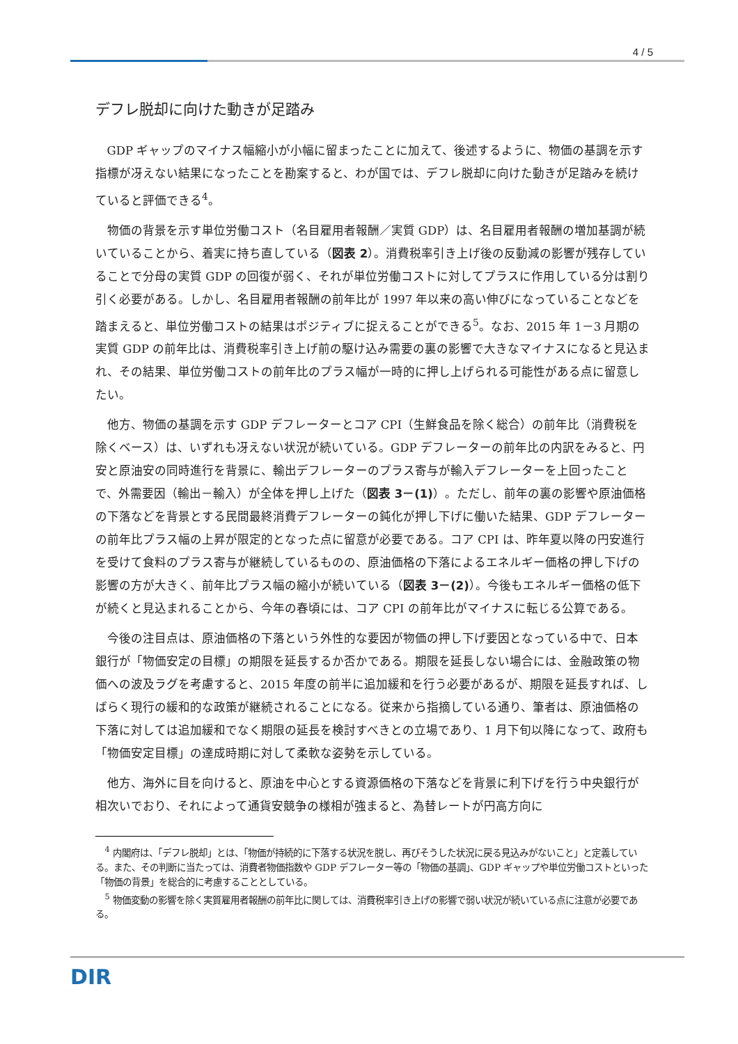4 / 5
デフレ脱却に向けた動きが足踏み
GDP ギャップのマイナス幅縮小が小幅に留まったことに加えて、後述するように、物価の基調を示す指標が冴えない結果になったことを勘案すると、わが国では、デフレ脱却に向けた動きが足踏みを続けていると評価できる<sup>4</sup>。
物価の背景を示す単位労働コスト（名目雇用者報酬／実質 GDP）は、名目雇用者報酬の増加基調が続いていることから、着実に持ち直している（図表 2）。消費税率引き上げ後の反動減の影響が残存していることで分母の実質 GDP の回復が弱く、それが単位労働コストに対してプラスに作用している分は割り引く必要がある。しかし、名目雇用者報酬の前年比が 1997 年以来の高い伸びになっていることなどを踏まえると、単位労働コストの結果はポジティブに捉えることができる<sup>5</sup>。なお、2015 年 1－3 月期の実質 GDP の前年比は、消費税率引き上げ前の駆け込み需要の裏の影響で大きなマイナスになると見込まれ、その結果、単位労働コストの前年比のプラス幅が一時的に押し上げられる可能性がある点に留意したい。
他方、物価の基調を示す GDP デフレーターとコア CPI（生鮮食品を除く総合）の前年比（消費税を除くベース）は、いずれも冴えない状況が続いている。GDP デフレーターの前年比の内訳をみると、円安と原油安の同時進行を背景に、輸出デフレーターのプラス寄与が輸入デフレーターを上回ったことで、外需要因（輸出－輸入）が全体を押し上げた（図表 3－(1)）。ただし、前年の裏の影響や原油価格の下落などを背景とする民間最終消費デフレーターの鈍化が押し下げに働いた結果、GDP デフレーターの前年比プラス幅の上昇が限定的となった点に留意が必要である。コア CPI は、昨年夏以降の円安進行を受けて食料のプラス寄与が継続しているものの、原油価格の下落によるエネルギー価格の押し下げの影響の方が大きく、前年比プラス幅の縮小が続いている（図表 3－(2)）。今後もエネルギー価格の低下が続くと見込まれることから、今年の春頃には、コア CPI の前年比がマイナスに転じる公算である。
今後の注目点は、原油価格の下落という外性的な要因が物価の押し下げ要因となっている中で、日本銀行が「物価安定の目標」の期限を延長するか否かである。期限を延長しない場合には、金融政策の物価への波及ラグを考慮すると、2015 年度の前半に追加緩和を行う必要があるが、期限を延長すれば、しばらく現行の緩和的な政策が継続されることになる。従来から指摘している通り、筆者は、原油価格の下落に対しては追加緩和でなく期限の延長を検討すべきとの立場であり、1 月下旬以降になって、政府も「物価安定目標」の達成時期に対して柔軟な姿勢を示している。
他方、海外に目を向けると、原油を中心とする資源価格の下落などを背景に利下げを行う中央銀行が相次いでおり、それによって通貨安競争の様相が強まると、為替レートが円高方向に
<sup>4</sup> 内閣府は、「デフレ脱却」とは、「物価が持続的に下落する状況を脱し、再びそうした状況に戻る見込みがないこと」と定義している。また、その判断に当たっては、消費者物価指数や GDP デフレーター等の「物価の基調」、GDP ギャップや単位労働コストといった「物価の背景」を総合的に考慮することとしている。
<sup>5</sup> 物価変動の影響を除く実質雇用者報酬の前年比に関しては、消費税率引き上げの影響で弱い状況が続いている点に注意が必要である。
DIR